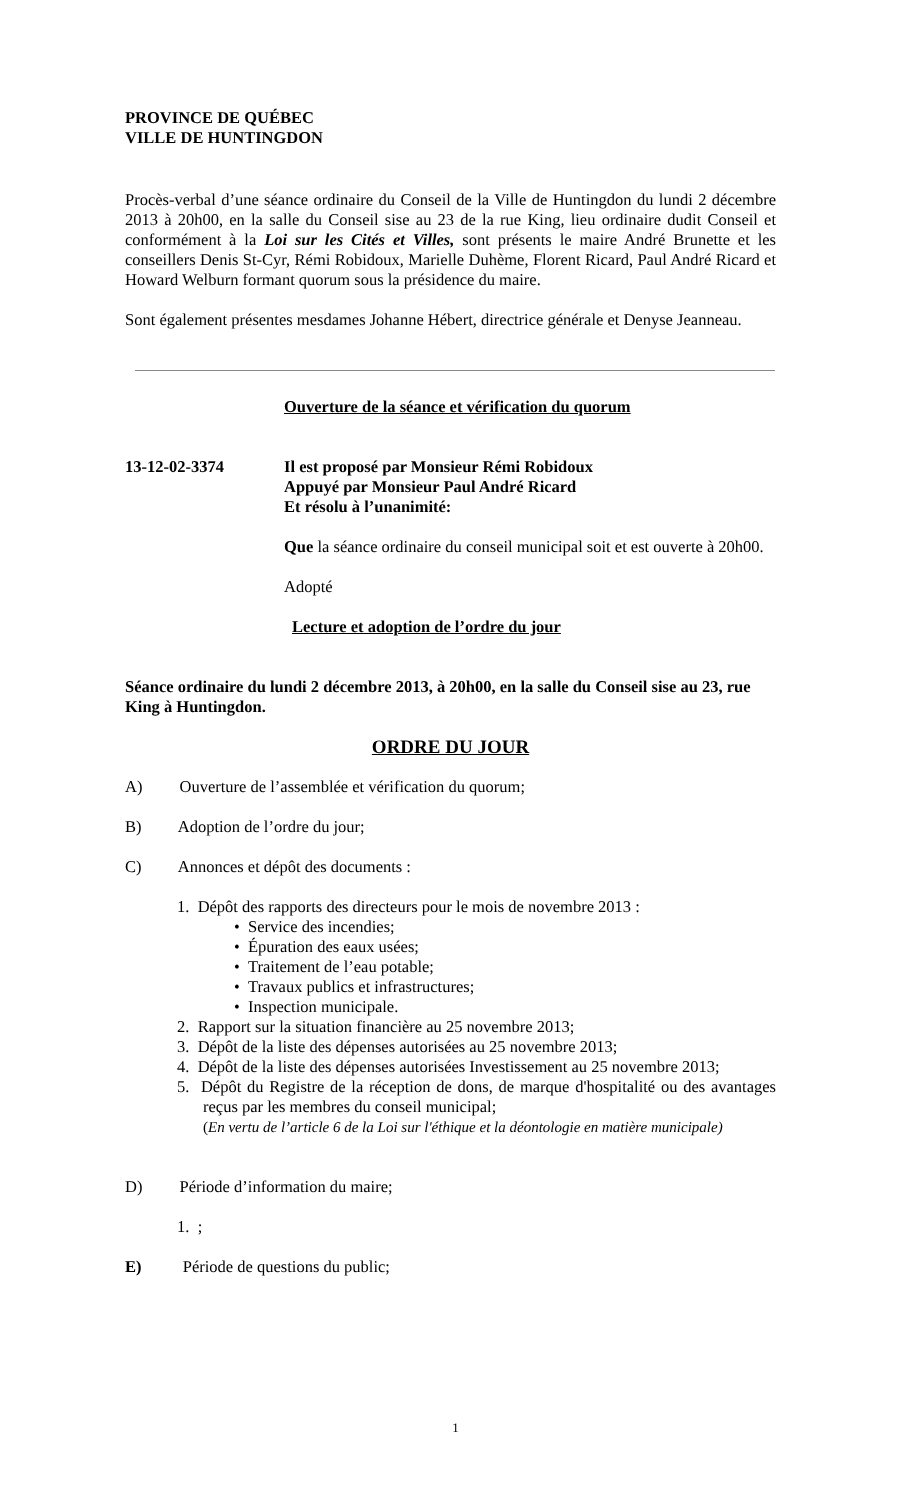PROVINCE DE QUÉBEC
VILLE DE HUNTINGDON
Procès-verbal d’une séance ordinaire du Conseil de la Ville de Huntingdon du lundi 2 décembre 2013 à 20h00, en la salle du Conseil sise au 23 de la rue King, lieu ordinaire dudit Conseil et conformément à la Loi sur les Cités et Villes, sont présents le maire André Brunette et les conseillers Denis St-Cyr, Rémi Robidoux, Marielle Duhème, Florent Ricard, Paul André Ricard et Howard Welburn formant quorum sous la présidence du maire.
Sont également présentes mesdames Johanne Hébert, directrice générale et Denyse Jeanneau.
Ouverture de la séance et vérification du quorum
13-12-02-3374 Il est proposé par Monsieur Rémi Robidoux
Appuyé par Monsieur Paul André Ricard
Et résolu à l’unanimité:
Que la séance ordinaire du conseil municipal soit et est ouverte à 20h00.
Adopté
Lecture et adoption de l’ordre du jour
Séance ordinaire du lundi 2 décembre 2013, à 20h00, en la salle du Conseil sise au 23, rue King à Huntingdon.
ORDRE DU JOUR
A) Ouverture de l’assemblée et vérification du quorum;
B) Adoption de l’ordre du jour;
C) Annonces et dépôt des documents :
1. Dépôt des rapports des directeurs pour le mois de novembre 2013 :
• Service des incendies;
• Épuration des eaux usées;
• Traitement de l’eau potable;
• Travaux publics et infrastructures;
• Inspection municipale.
2. Rapport sur la situation financière au 25 novembre 2013;
3. Dépôt de la liste des dépenses autorisées au 25 novembre 2013;
4. Dépôt de la liste des dépenses autorisées Investissement au 25 novembre 2013;
5. Dépôt du Registre de la réception de dons, de marque d'hospitalité ou des avantages reçus par les membres du conseil municipal;
(En vertu de l’article 6 de la Loi sur l'éthique et la déontologie en matière municipale)
D) Période d’information du maire;
1. ;
E) Période de questions du public;
1